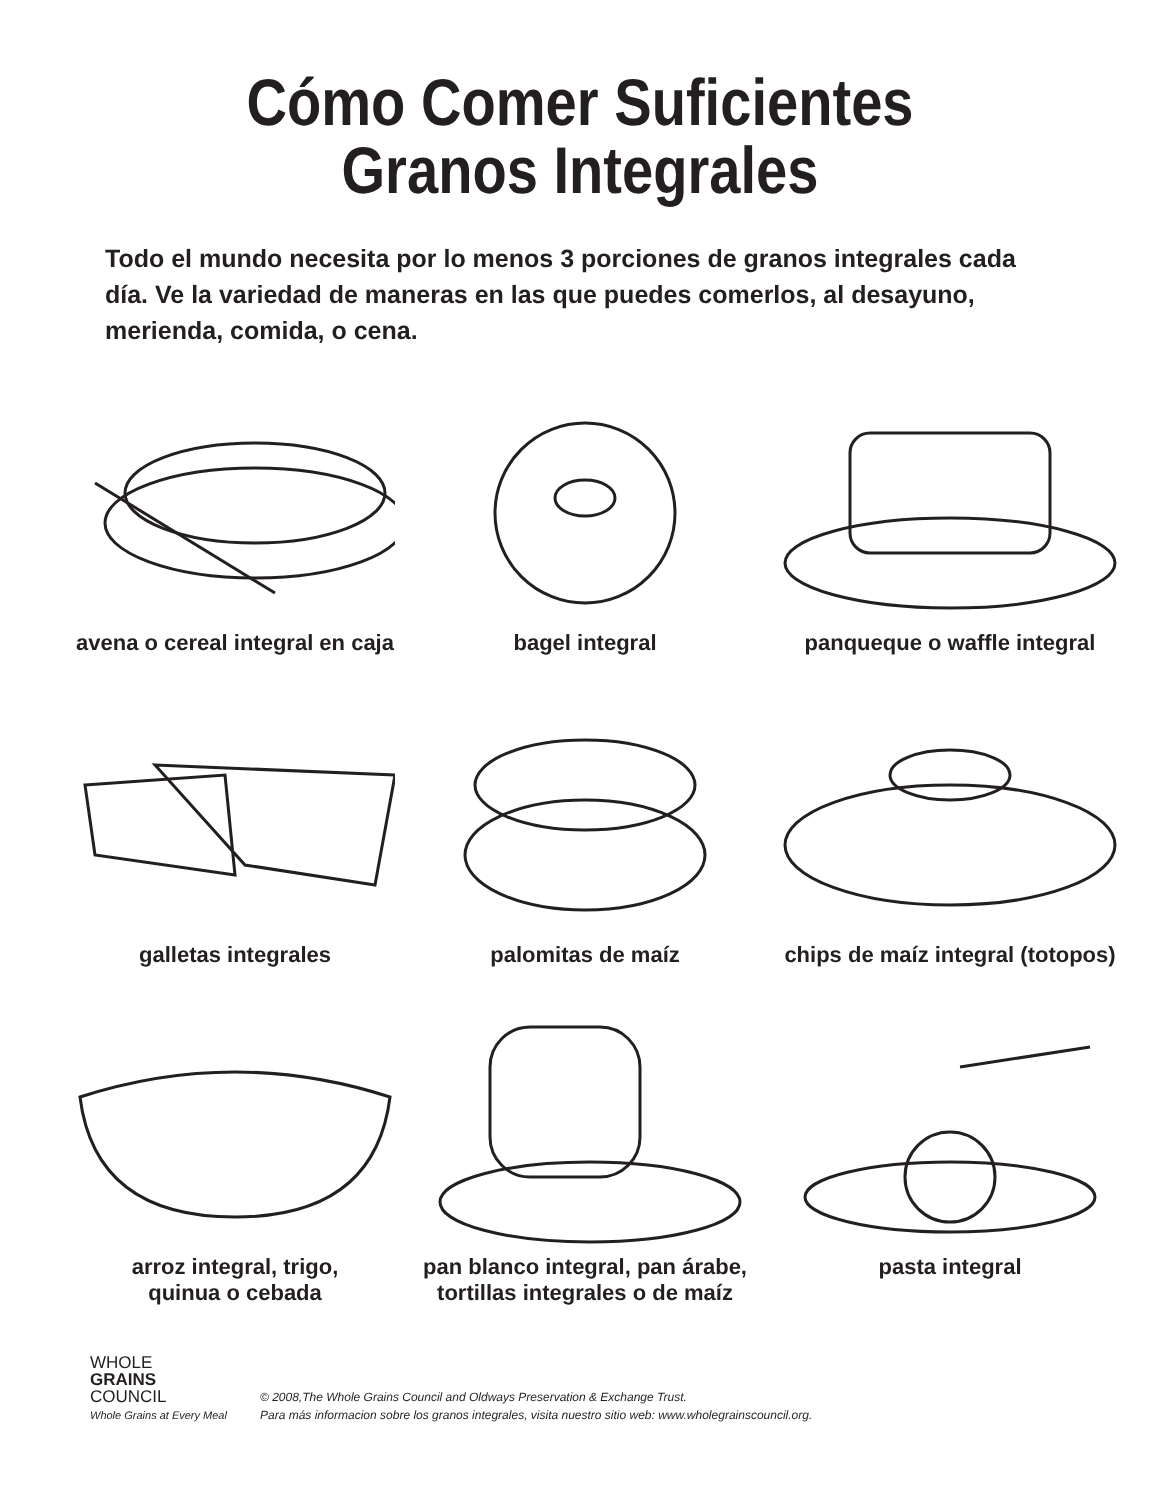Cómo Comer Suficientes
Granos Integrales
Todo el mundo necesita por lo menos 3 porciones de granos integrales cada día. Ve la variedad de maneras en las que puedes comerlos, al desayuno, merienda, comida, o cena.
avena o cereal integral en caja
bagel integral
panqueque o waffle integral
galletas integrales
palomitas de maíz
chips de maíz integral (totopos)
arroz integral, trigo,
quinua o cebada
pan blanco integral, pan árabe,
tortillas integrales o de maíz
pasta integral
WHOLE
GRAINS
COUNCIL
Whole Grains at Every Meal
© 2008,The Whole Grains Council and Oldways Preservation & Exchange Trust.
Para más informacion sobre los granos integrales, visita nuestro sitio web: www.wholegrainscouncil.org.